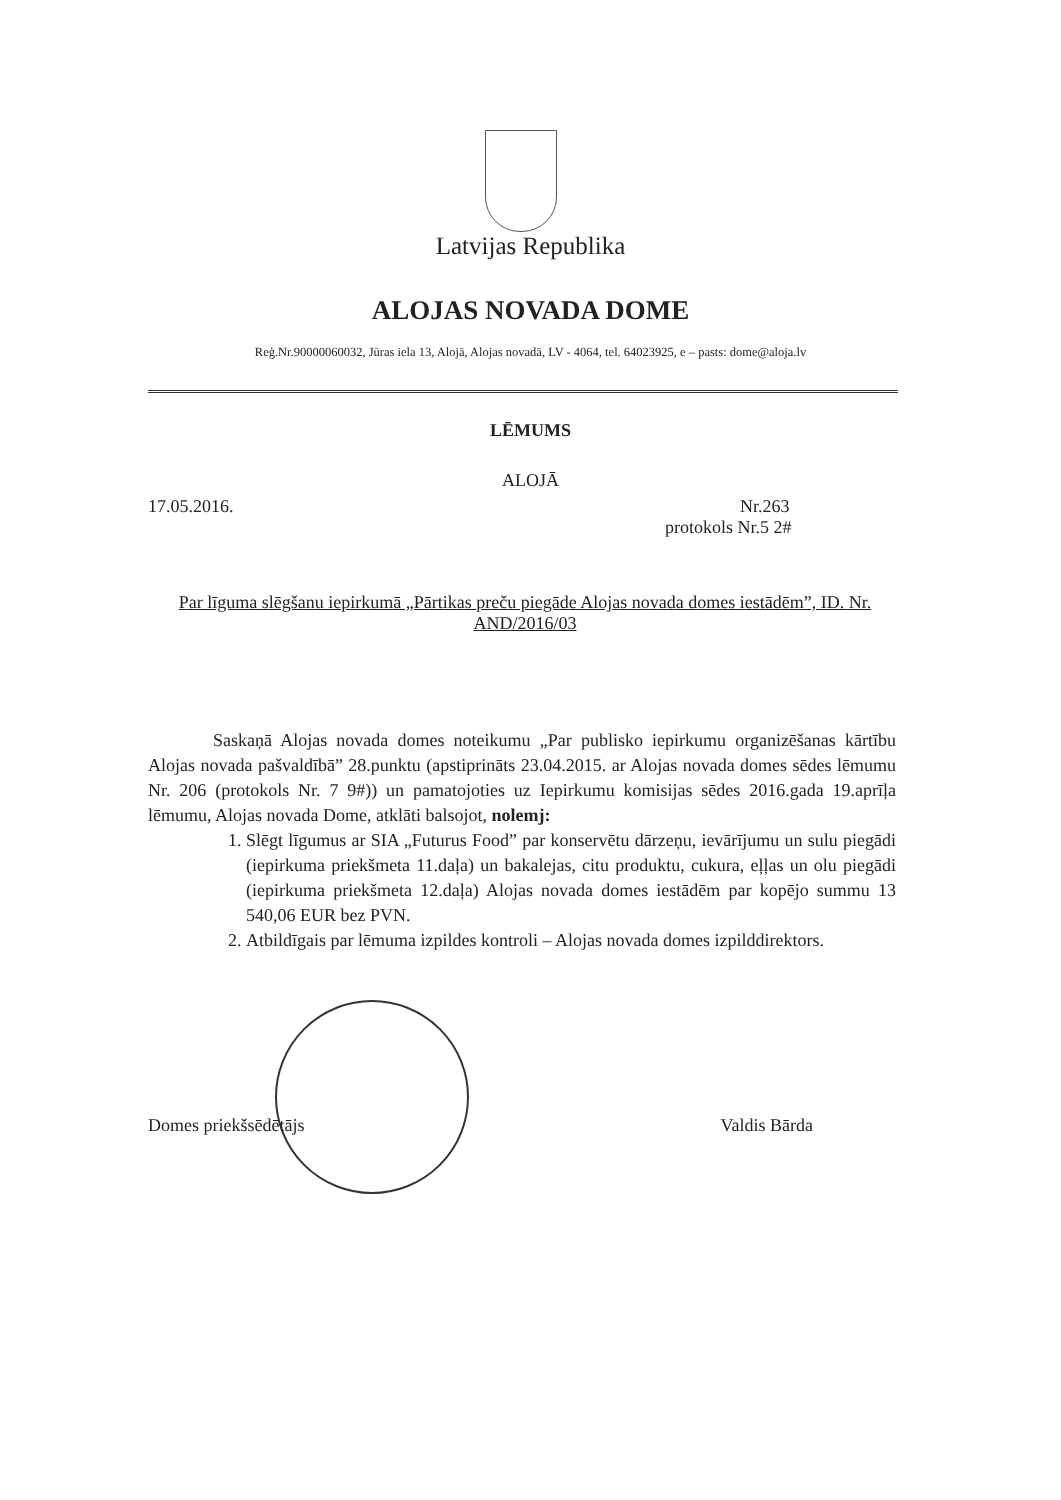Latvijas Republika
ALOJAS NOVADA DOME
Reģ.Nr.90000060032, Jūras iela 13, Alojā, Alojas novadā, LV - 4064, tel. 64023925, e – pasts: dome@aloja.lv
LĒMUMS
ALOJĀ
17.05.2016.
Nr.263
protokols Nr.5 2#
Par līguma slēgšanu iepirkumā „Pārtikas preču piegāde Alojas novada domes iestādēm”, ID. Nr. AND/2016/03
Saskaņā Alojas novada domes noteikumu „Par publisko iepirkumu organizēšanas kārtību Alojas novada pašvaldībā” 28.punktu (apstiprināts 23.04.2015. ar Alojas novada domes sēdes lēmumu Nr. 206 (protokols Nr. 7 9#)) un pamatojoties uz Iepirkumu komisijas sēdes 2016.gada 19.aprīļa lēmumu, Alojas novada Dome, atklāti balsojot, nolemj:
1. Slēgt līgumus ar SIA „Futurus Food” par konservētu dārzeņu, ievārījumu un sulu piegādi (iepirkuma priekšmeta 11.daļa) un bakalejas, citu produktu, cukura, eļļas un olu piegādi (iepirkuma priekšmeta 12.daļa) Alojas novada domes iestādēm par kopējo summu 13 540,06 EUR bez PVN.
2. Atbildīgais par lēmuma izpildes kontroli – Alojas novada domes izpilddirektors.
Domes priekšsēdētājs Valdis Bārda